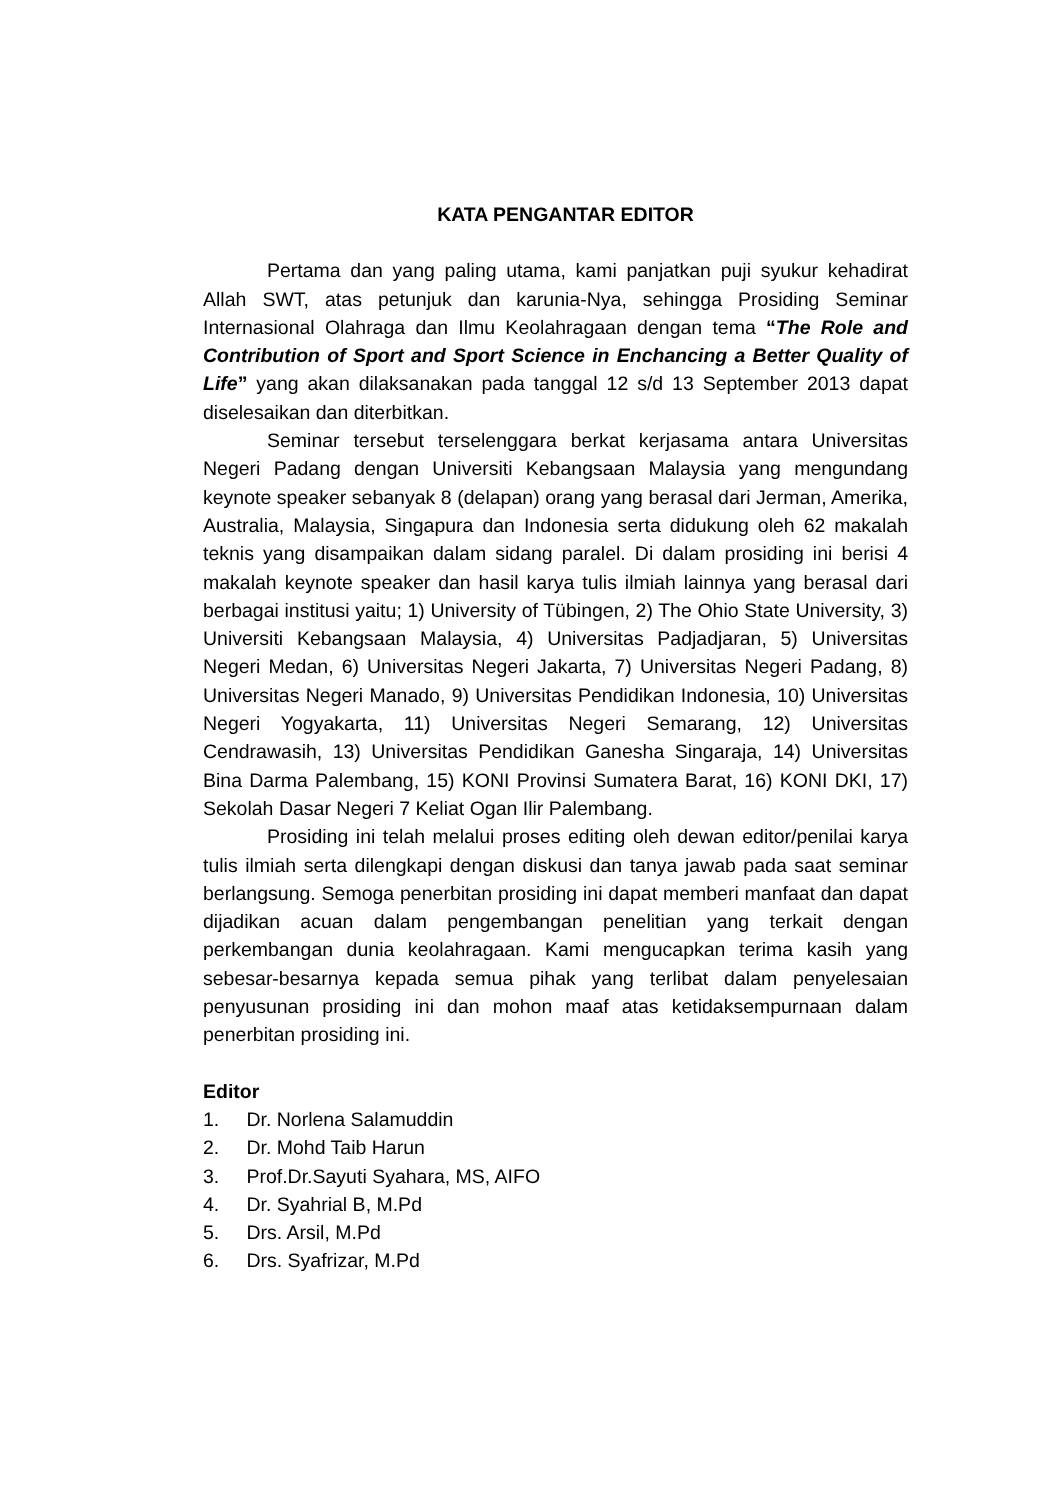KATA PENGANTAR EDITOR
Pertama dan yang paling utama, kami panjatkan puji syukur kehadirat Allah SWT, atas petunjuk dan karunia-Nya, sehingga Prosiding Seminar Internasional Olahraga dan Ilmu Keolahragaan dengan tema “The Role and Contribution of Sport and Sport Science in Enchancing a Better Quality of Life” yang akan dilaksanakan pada tanggal 12 s/d 13 September 2013 dapat diselesaikan dan diterbitkan.
Seminar tersebut terselenggara berkat kerjasama antara Universitas Negeri Padang dengan Universiti Kebangsaan Malaysia yang mengundang keynote speaker sebanyak 8 (delapan) orang yang berasal dari Jerman, Amerika, Australia, Malaysia, Singapura dan Indonesia serta didukung oleh 62 makalah teknis yang disampaikan dalam sidang paralel. Di dalam prosiding ini berisi 4 makalah keynote speaker dan hasil karya tulis ilmiah lainnya yang berasal dari berbagai institusi yaitu; 1) University of Tübingen, 2) The Ohio State University, 3) Universiti Kebangsaan Malaysia, 4) Universitas Padjadjaran, 5) Universitas Negeri Medan, 6) Universitas Negeri Jakarta, 7) Universitas Negeri Padang, 8) Universitas Negeri Manado, 9) Universitas Pendidikan Indonesia, 10) Universitas Negeri Yogyakarta, 11) Universitas Negeri Semarang, 12) Universitas Cendrawasih, 13) Universitas Pendidikan Ganesha Singaraja, 14) Universitas Bina Darma Palembang, 15) KONI Provinsi Sumatera Barat, 16) KONI DKI, 17) Sekolah Dasar Negeri 7 Keliat Ogan Ilir Palembang.
Prosiding ini telah melalui proses editing oleh dewan editor/penilai karya tulis ilmiah serta dilengkapi dengan diskusi dan tanya jawab pada saat seminar berlangsung. Semoga penerbitan prosiding ini dapat memberi manfaat dan dapat dijadikan acuan dalam pengembangan penelitian yang terkait dengan perkembangan dunia keolahragaan. Kami mengucapkan terima kasih yang sebesar-besarnya kepada semua pihak yang terlibat dalam penyelesaian penyusunan prosiding ini dan mohon maaf atas ketidaksempurnaan dalam penerbitan prosiding ini.
Editor
1. Dr. Norlena Salamuddin
2. Dr. Mohd Taib Harun
3. Prof.Dr.Sayuti Syahara, MS, AIFO
4. Dr. Syahrial B, M.Pd
5. Drs. Arsil, M.Pd
6. Drs. Syafrizar, M.Pd